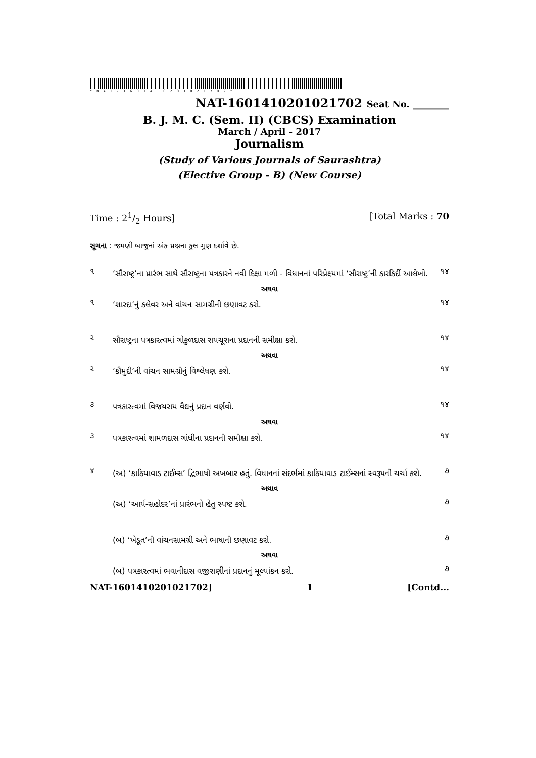*NAT-1601410201021702*
NAT-1601410201021702 Seat No. ________
B. J. M. C. (Sem. II) (CBCS) Examination
March / April - 2017
Journalism
(Study of Various Journals of Saurashtra)
(Elective Group - B) (New Course)
Time : 21/2 Hours] [Total Marks : 70
સૂચના : જમણી બાજુનાં અંક પ્રશ્નના કુલ ગુણ દર્શાવે છે.
૧ ‘સૌરાષ્ટ્ર’ના પ્રારંભ સાથે સૌરાષ્ટ્રના પત્રકારને નવી દિક્ષા મળી - વિધાનનાં પરિપ્રેક્ષ્યમાં ‘સૌરાષ્ટ્ર’ની કારકિર્દી આલેખો. ૧૪
અથવા
૧ ‘શારદા’નું કલેવર અને વાંચન સામગ્રીની છણાવટ કરો. ૧૪
૨ સૌરાષ્ટ્રના પત્રકારત્વમાં ગોકુળદાસ રાયચૂરાના પ્રદાનની સમીક્ષા કરો. ૧૪
અથવા
૨ ‘કૌમુદી’ની વાંચન સામગ્રીનું વિશ્લેષણ કરો. ૧૪
૩ પત્રકારત્વમાં વિજયરાય વૈદ્યનું પ્રદાન વર્ણવો. ૧૪
અથવા
૩ પત્રકારત્વમાં શામળદાસ ગાંધીના પ્રદાનની સમીક્ષા કરો. ૧૪
૪ (અ) ‘કાઠિયાવાડ ટાઈમ્સ’ દ્વિભાષી અખબાર હતું. વિધાનનાં સંદર્ભમાં કાઠિયાવાડ ટાઈમ્સનાં સ્વરૂપની ચર્ચા કરો. ૭
અથાવ
(અ) ‘આર્ય-સહોદર’નાં પ્રારંભનો હેતુ સ્પષ્ટ કરો. ૭
(બ) ‘ખેડૂત’ની વાંચનસામગ્રી અને ભાષાની છણાવટ કરો. ૭
અથવા
(બ) પત્રકારત્વમાં ભવાનીદાસ વજીરાણીનાં પ્રદાનનું મૂલ્યાંકન કરો. ૭
NAT-1601410201021702] 1 [Contd...